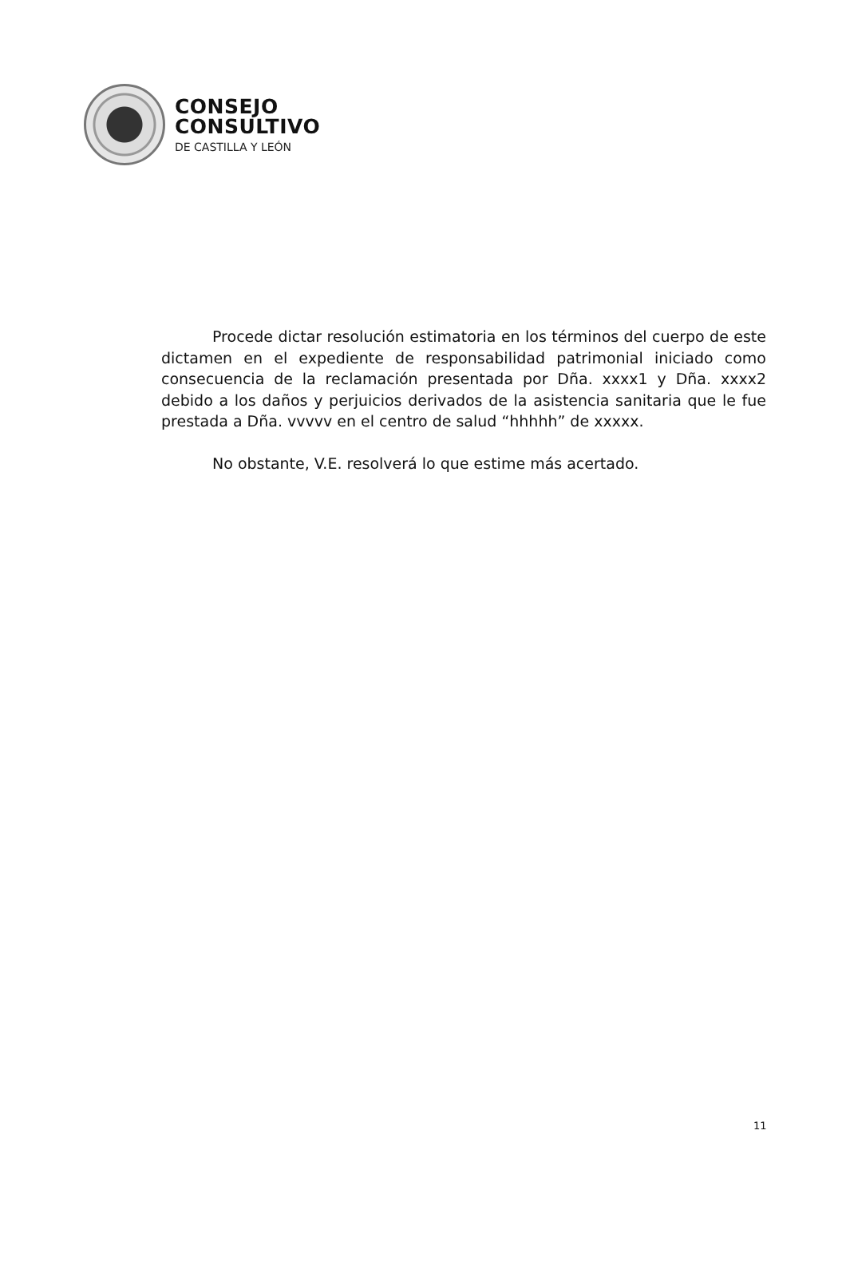CONSEJO
CONSULTIVO
DE CASTILLA Y LEÓN
Procede dictar resolución estimatoria en los términos del cuerpo de este dictamen en el expediente de responsabilidad patrimonial iniciado como consecuencia de la reclamación presentada por Dña. xxxx1 y Dña. xxxx2 debido a los daños y perjuicios derivados de la asistencia sanitaria que le fue prestada a Dña. vvvvv en el centro de salud “hhhhh” de xxxxx.
No obstante, V.E. resolverá lo que estime más acertado.
11